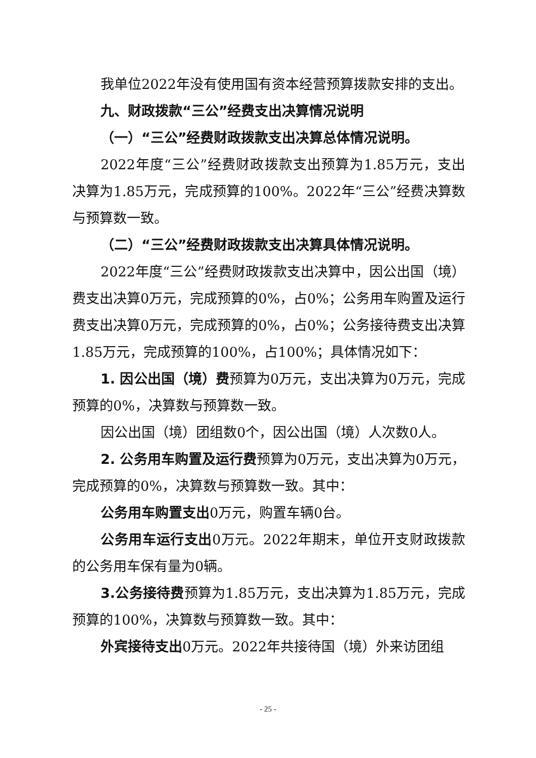我单位2022年没有使用国有资本经营预算拨款安排的支出。
九、财政拨款“三公”经费支出决算情况说明
（一）“三公”经费财政拨款支出决算总体情况说明。
2022年度“三公”经费财政拨款支出预算为1.85万元，支出决算为1.85万元，完成预算的100%。2022年“三公”经费决算数与预算数一致。
（二）“三公”经费财政拨款支出决算具体情况说明。
2022年度“三公”经费财政拨款支出决算中，因公出国（境）费支出决算0万元，完成预算的0%，占0%；公务用车购置及运行费支出决算0万元，完成预算的0%，占0%；公务接待费支出决算1.85万元，完成预算的100%，占100%；具体情况如下：
1. 因公出国（境）费预算为0万元，支出决算为0万元，完成预算的0%，决算数与预算数一致。
因公出国（境）团组数0个，因公出国（境）人次数0人。
2. 公务用车购置及运行费预算为0万元，支出决算为0万元，完成预算的0%，决算数与预算数一致。其中：
公务用车购置支出0万元，购置车辆0台。
公务用车运行支出0万元。2022年期末，单位开支财政拨款的公务用车保有量为0辆。
3.公务接待费预算为1.85万元，支出决算为1.85万元，完成预算的100%，决算数与预算数一致。其中：
外宾接待支出0万元。2022年共接待国（境）外来访团组
- 25 -